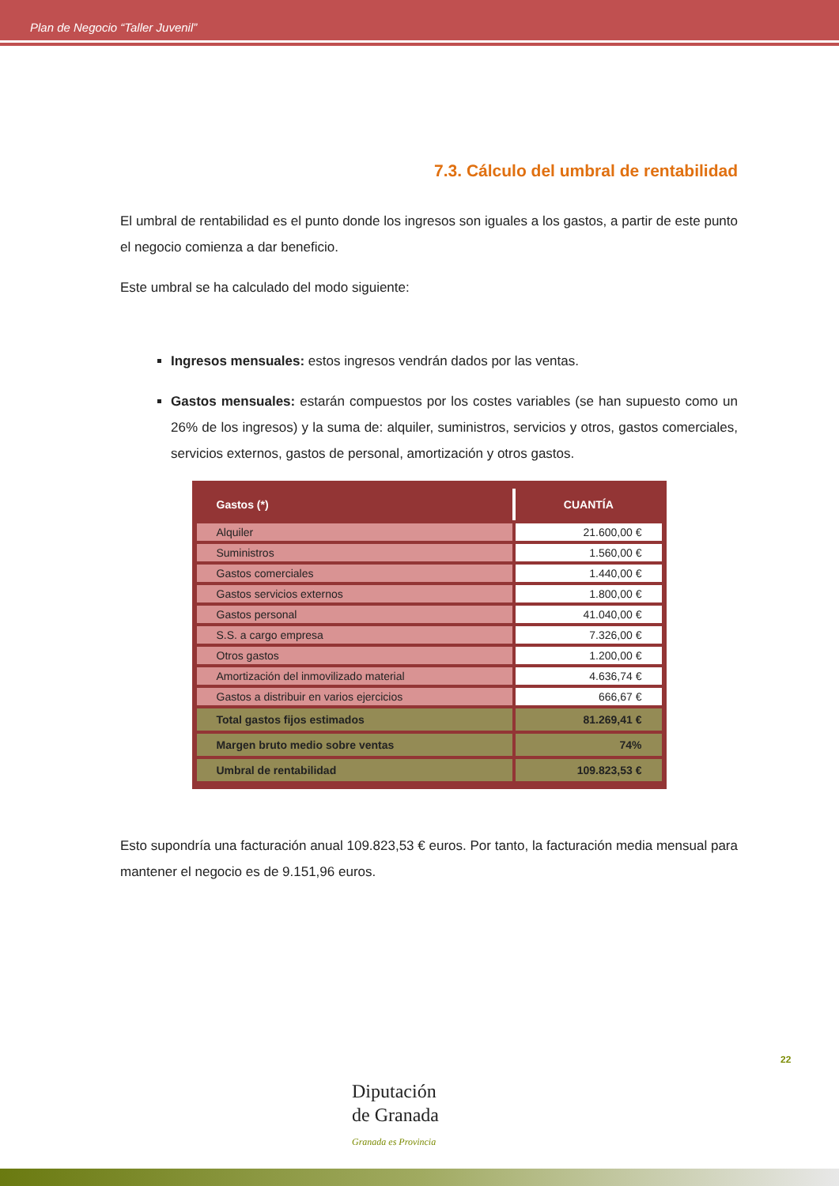Plan de Negocio “Taller Juvenil”
7.3. Cálculo del umbral de rentabilidad
El umbral de rentabilidad es el punto donde los ingresos son iguales a los gastos, a partir de este punto el negocio comienza a dar beneficio.
Este umbral se ha calculado del modo siguiente:
Ingresos mensuales: estos ingresos vendrán dados por las ventas.
Gastos mensuales: estarán compuestos por los costes variables (se han supuesto como un 26% de los ingresos) y la suma de: alquiler, suministros, servicios y otros, gastos comerciales, servicios externos, gastos de personal, amortización y otros gastos.
| Gastos (*) | CUANTÍA |
| --- | --- |
| Alquiler | 21.600,00 € |
| Suministros | 1.560,00 € |
| Gastos comerciales | 1.440,00 € |
| Gastos servicios externos | 1.800,00 € |
| Gastos personal | 41.040,00 € |
| S.S. a cargo empresa | 7.326,00 € |
| Otros gastos | 1.200,00 € |
| Amortización del inmovilizado material | 4.636,74 € |
| Gastos a distribuir en varios ejercicios | 666,67 € |
| Total gastos fijos estimados | 81.269,41 € |
| Margen bruto medio sobre ventas | 74% |
| Umbral de rentabilidad | 109.823,53 € |
Esto supondría una facturación anual 109.823,53 € euros. Por tanto, la facturación media mensual para mantener el negocio es de 9.151,96 euros.
22
Diputación
de Granada
Granada es Provincia